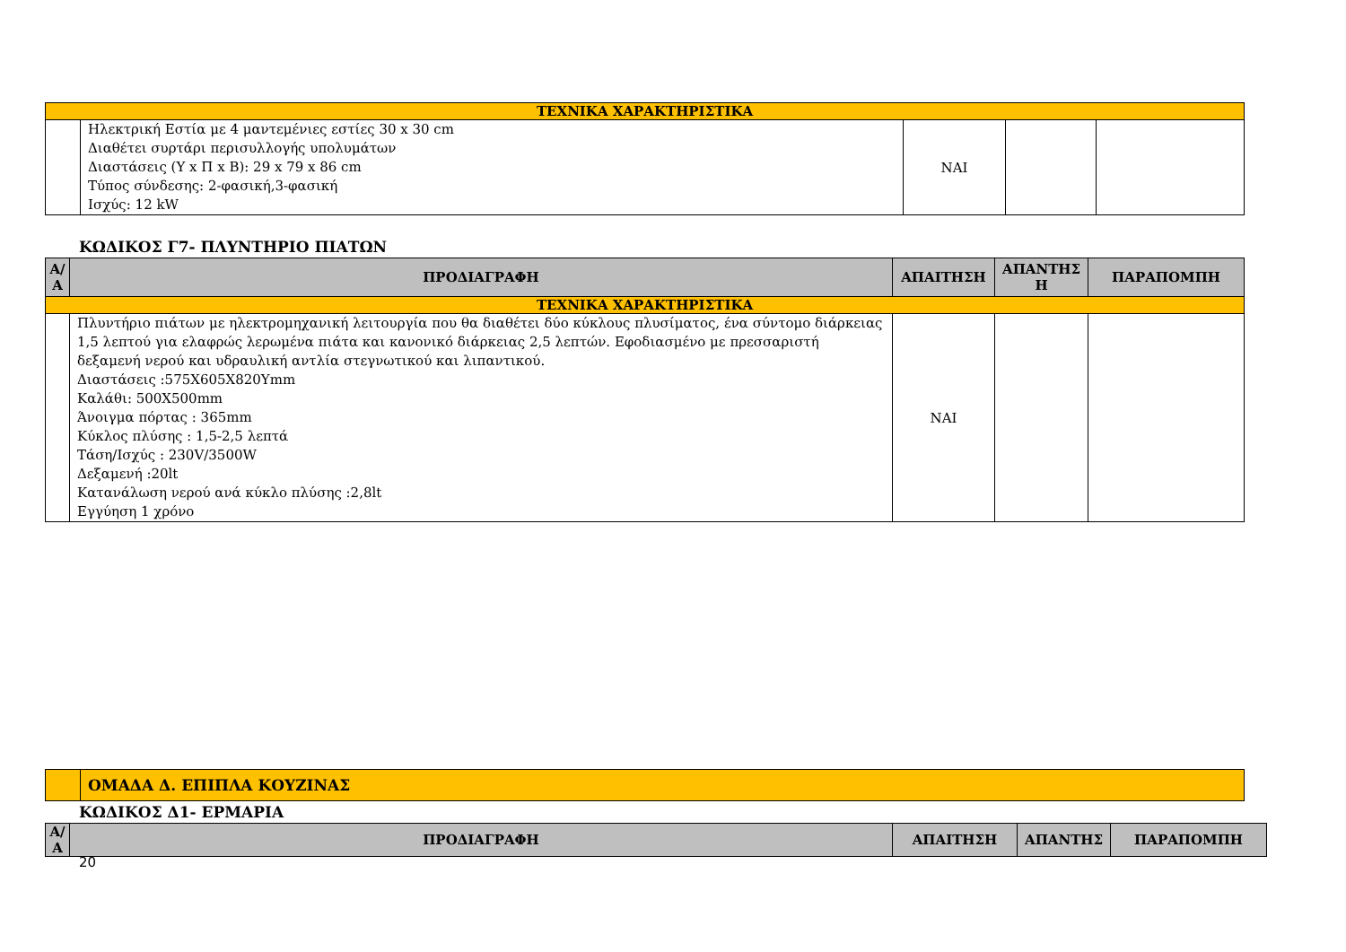| ΤΕΧΝΙΚΑ ΧΑΡΑΚΤΗΡΙΣΤΙΚΑ | | | | |
| | Ηλεκτρική Εστία με 4 μαντεμένιες εστίες 30 x 30 cm Διαθέτει συρτάρι περισυλλογής υπολυμάτων Διαστάσεις (Υ x Π x Β): 29 x 79 x 86 cm Τύπος σύνδεσης: 2-φασική,3-φασική Ισχύς: 12 kW | ΝΑΙ | | |
ΚΩΔΙΚΟΣ Γ7- ΠΛΥΝΤΗΡΙΟ ΠΙΑΤΩΝ
| Α/Α | ΠΡΟΔΙΑΓΡΑΦΗ | ΑΠΑΙΤΗΣΗ | ΑΠΑΝΤΗΣ Η | ΠΑΡΑΠΟΜΠΗ |
| --- | --- | --- | --- | --- |
| ΤΕΧΝΙΚΑ ΧΑΡΑΚΤΗΡΙΣΤΙΚΑ | | | | |
| | Πλυντήριο πιάτων με ηλεκτρομηχανική λειτουργία που θα διαθέτει δύο κύκλους πλυσίματος, ένα σύντομο διάρκειας 1,5 λεπτού για ελαφρώς λερωμένα πιάτα και κανονικό διάρκειας 2,5 λεπτών. Εφοδιασμένο με πρεσσαριστή δεξαμενή νερού και υδραυλική αντλία στεγνωτικού και λιπαντικού. Διαστάσεις :575Χ605Χ820Υmm Καλάθι: 500Χ500mm Άνοιγμα πόρτας : 365mm Κύκλος πλύσης : 1,5-2,5 λεπτά Τάση/Ισχύς : 230V/3500W Δεξαμενή :20lt Κατανάλωση νερού ανά κύκλο πλύσης :2,8lt Εγγύηση 1 χρόνο | ΝΑΙ | | |
| | ΟΜΑΔΑ Δ. ΕΠΙΠΛΑ ΚΟΥΖΙΝΑΣ |
ΚΩΔΙΚΟΣ Δ1- ΕΡΜΑΡΙΑ
| Α/Α | ΠΡΟΔΙΑΓΡΑΦΗ | ΑΠΑΙΤΗΣΗ | ΑΠΑΝΤΗΣ | ΠΑΡΑΠΟΜΠΗ |
| --- | --- | --- | --- | --- |
20